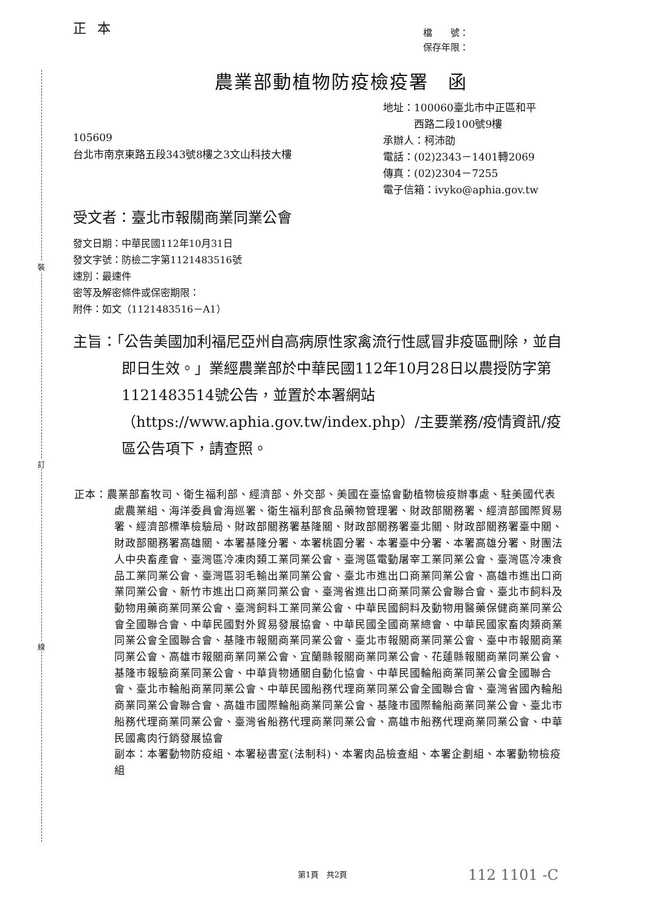裝
訂
線
正本
檔　　號：
保存年限：
農業部動植物防疫檢疫署　函
105609
台北市南京東路五段343號8樓之3文山科技大樓
地址：100060臺北市中正區和平
　　　西路二段100號9樓
承辦人：柯沛劭
電話：(02)2343－1401轉2069
傳真：(02)2304－7255
電子信箱：ivyko@aphia.gov.tw
受文者：臺北市報關商業同業公會
發文日期：中華民國112年10月31日
發文字號：防檢二字第1121483516號
速別：最速件
密等及解密條件或保密期限：
附件：如文（1121483516－A1）
主旨：「公告美國加利福尼亞州自高病原性家禽流行性感冒非疫區刪除，並自即日生效。」業經農業部於中華民國112年10月28日以農授防字第1121483514號公告，並置於本署網站（https://www.aphia.gov.tw/index.php）/主要業務/疫情資訊/疫區公告項下，請查照。
正本：農業部畜牧司、衛生福利部、經濟部、外交部、美國在臺協會動植物檢疫辦事處、駐美國代表處農業組、海洋委員會海巡署、衛生福利部食品藥物管理署、財政部關務署、經濟部國際貿易署、經濟部標準檢驗局、財政部關務署基隆關、財政部關務署臺北關、財政部關務署臺中關、財政部關務署高雄關、本署基隆分署、本署桃園分署、本署臺中分署、本署高雄分署、財團法人中央畜產會、臺灣區冷凍肉類工業同業公會、臺灣區電動屠宰工業同業公會、臺灣區冷凍食品工業同業公會、臺灣區羽毛輸出業同業公會、臺北市進出口商業同業公會、高雄市進出口商業同業公會、新竹市進出口商業同業公會、臺灣省進出口商業同業公會聯合會、臺北市飼料及動物用藥商業同業公會、臺灣飼料工業同業公會、中華民國飼料及動物用醫藥保健商業同業公會全國聯合會、中華民國對外貿易發展協會、中華民國全國商業總會、中華民國家畜肉類商業同業公會全國聯合會、基隆市報關商業同業公會、臺北市報關商業同業公會、臺中市報關商業同業公會、高雄市報關商業同業公會、宜蘭縣報關商業同業公會、花蓮縣報關商業同業公會、基隆市報驗商業同業公會、中華貨物通關自動化協會、中華民國輪船商業同業公會全國聯合會、臺北市輪船商業同業公會、中華民國船務代理商業同業公會全國聯合會、臺灣省國內輪船商業同業公會聯合會、高雄市國際輪船商業同業公會、基隆市國際輪船商業同業公會、臺北市船務代理商業同業公會、臺灣省船務代理商業同業公會、高雄市船務代理商業同業公會、中華民國禽肉行銷發展協會
副本：本署動物防疫組、本署秘書室(法制科)、本署肉品檢查組、本署企劃組、本署動物檢疫組
第1頁　共2頁 112 1101 -C